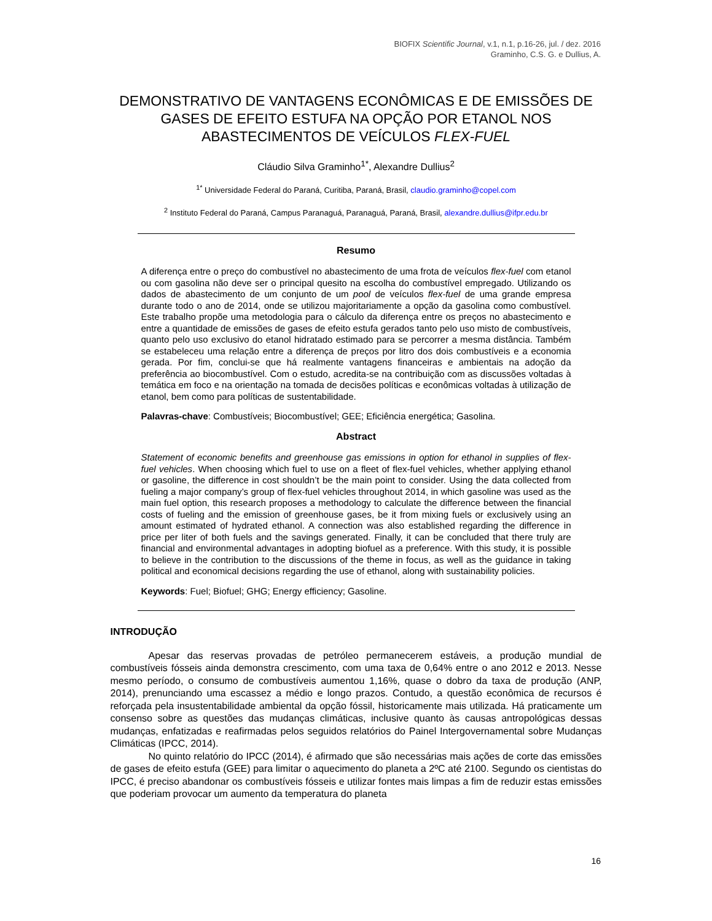BIOFIX Scientific Journal, v.1, n.1, p.16-26, jul. / dez. 2016
Graminho, C.S. G. e Dullius, A.
DEMONSTRATIVO DE VANTAGENS ECONÔMICAS E DE EMISSÕES DE GASES DE EFEITO ESTUFA NA OPÇÃO POR ETANOL NOS ABASTECIMENTOS DE VEÍCULOS FLEX-FUEL
Cláudio Silva Graminho<sup>1*</sup>, Alexandre Dullius<sup>2</sup>
<sup>1*</sup> Universidade Federal do Paraná, Curitiba, Paraná, Brasil, claudio.graminho@copel.com
<sup>2</sup> Instituto Federal do Paraná, Campus Paranaguá, Paranaguá, Paraná, Brasil, alexandre.dullius@ifpr.edu.br
Resumo
A diferença entre o preço do combustível no abastecimento de uma frota de veículos flex-fuel com etanol ou com gasolina não deve ser o principal quesito na escolha do combustível empregado. Utilizando os dados de abastecimento de um conjunto de um pool de veículos flex-fuel de uma grande empresa durante todo o ano de 2014, onde se utilizou majoritariamente a opção da gasolina como combustível. Este trabalho propõe uma metodologia para o cálculo da diferença entre os preços no abastecimento e entre a quantidade de emissões de gases de efeito estufa gerados tanto pelo uso misto de combustíveis, quanto pelo uso exclusivo do etanol hidratado estimado para se percorrer a mesma distância. Também se estabeleceu uma relação entre a diferença de preços por litro dos dois combustíveis e a economia gerada. Por fim, conclui-se que há realmente vantagens financeiras e ambientais na adoção da preferência ao biocombustível. Com o estudo, acredita-se na contribuição com as discussões voltadas à temática em foco e na orientação na tomada de decisões políticas e econômicas voltadas à utilização de etanol, bem como para políticas de sustentabilidade.
Palavras-chave: Combustíveis; Biocombustível; GEE; Eficiência energética; Gasolina.
Abstract
Statement of economic benefits and greenhouse gas emissions in option for ethanol in supplies of flex-fuel vehicles. When choosing which fuel to use on a fleet of flex-fuel vehicles, whether applying ethanol or gasoline, the difference in cost shouldn’t be the main point to consider. Using the data collected from fueling a major company’s group of flex-fuel vehicles throughout 2014, in which gasoline was used as the main fuel option, this research proposes a methodology to calculate the difference between the financial costs of fueling and the emission of greenhouse gases, be it from mixing fuels or exclusively using an amount estimated of hydrated ethanol. A connection was also established regarding the difference in price per liter of both fuels and the savings generated. Finally, it can be concluded that there truly are financial and environmental advantages in adopting biofuel as a preference. With this study, it is possible to believe in the contribution to the discussions of the theme in focus, as well as the guidance in taking political and economical decisions regarding the use of ethanol, along with sustainability policies.
Keywords: Fuel; Biofuel; GHG; Energy efficiency; Gasoline.
INTRODUÇÃO
Apesar das reservas provadas de petróleo permanecerem estáveis, a produção mundial de combustíveis fósseis ainda demonstra crescimento, com uma taxa de 0,64% entre o ano 2012 e 2013. Nesse mesmo período, o consumo de combustíveis aumentou 1,16%, quase o dobro da taxa de produção (ANP, 2014), prenunciando uma escassez a médio e longo prazos. Contudo, a questão econômica de recursos é reforçada pela insustentabilidade ambiental da opção fóssil, historicamente mais utilizada. Há praticamente um consenso sobre as questões das mudanças climáticas, inclusive quanto às causas antropológicas dessas mudanças, enfatizadas e reafirmadas pelos seguidos relatórios do Painel Intergovernamental sobre Mudanças Climáticas (IPCC, 2014).
No quinto relatório do IPCC (2014), é afirmado que são necessárias mais ações de corte das emissões de gases de efeito estufa (GEE) para limitar o aquecimento do planeta a 2ºC até 2100. Segundo os cientistas do IPCC, é preciso abandonar os combustíveis fósseis e utilizar fontes mais limpas a fim de reduzir estas emissões que poderiam provocar um aumento da temperatura do planeta
16